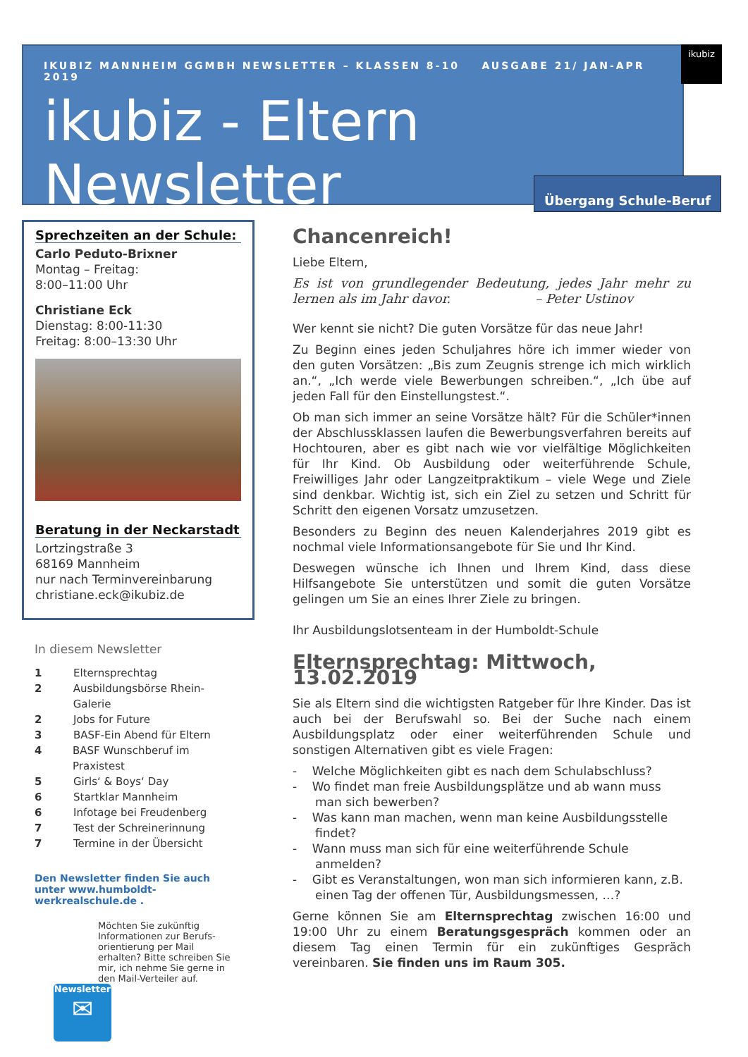IKUBIZ MANNHEIM GGMBH NEWSLETTER – KLASSEN 8-10 AUSGABE 21/ JAN-APR 2019
ikubiz - Eltern Newsletter
ikubiz
Übergang Schule-Beruf
Sprechzeiten an der Schule:
Carlo Peduto-Brixner
Montag – Freitag:
8:00–11:00 Uhr
Christiane Eck
Dienstag: 8:00-11:30
Freitag: 8:00–13:30 Uhr
Beratung in der Neckarstadt
Lortzingstraße 3
68169 Mannheim
nur nach Terminvereinbarung
christiane.eck@ikubiz.de
In diesem Newsletter
1 Elternsprechtag
2 Ausbildungsbörse Rhein-Galerie
2 Jobs for Future
3 BASF-Ein Abend für Eltern
4 BASF Wunschberuf im Praxistest
5 Girls‘ & Boys‘ Day
6 Startklar Mannheim
6 Infotage bei Freudenberg
7 Test der Schreinerinnung
7 Termine in der Übersicht
Den Newsletter finden Sie auch unter www.humboldt-werkrealschule.de .
Möchten Sie zukünftig Informationen zur Berufs-orientierung per Mail erhalten? Bitte schreiben Sie mir, ich nehme Sie gerne in den Mail-Verteiler auf.
Newsletter
✉
Chancenreich!
Liebe Eltern,
Es ist von grundlegender Bedeutung, jedes Jahr mehr zu lernen als im Jahr davor. – Peter Ustinov
Wer kennt sie nicht? Die guten Vorsätze für das neue Jahr!
Zu Beginn eines jeden Schuljahres höre ich immer wieder von den guten Vorsätzen: „Bis zum Zeugnis strenge ich mich wirklich an.“, „Ich werde viele Bewerbungen schreiben.“, „Ich übe auf jeden Fall für den Einstellungstest.“.
Ob man sich immer an seine Vorsätze hält? Für die Schüler*innen der Abschlussklassen laufen die Bewerbungsverfahren bereits auf Hochtouren, aber es gibt nach wie vor vielfältige Möglichkeiten für Ihr Kind. Ob Ausbildung oder weiterführende Schule, Freiwilliges Jahr oder Langzeitpraktikum – viele Wege und Ziele sind denkbar. Wichtig ist, sich ein Ziel zu setzen und Schritt für Schritt den eigenen Vorsatz umzusetzen.
Besonders zu Beginn des neuen Kalenderjahres 2019 gibt es nochmal viele Informationsangebote für Sie und Ihr Kind.
Deswegen wünsche ich Ihnen und Ihrem Kind, dass diese Hilfsangebote Sie unterstützen und somit die guten Vorsätze gelingen um Sie an eines Ihrer Ziele zu bringen.
Ihr Ausbildungslotsenteam in der Humboldt-Schule
Elternsprechtag: Mittwoch, 13.02.2019
Sie als Eltern sind die wichtigsten Ratgeber für Ihre Kinder. Das ist auch bei der Berufswahl so. Bei der Suche nach einem Ausbildungsplatz oder einer weiterführenden Schule und sonstigen Alternativen gibt es viele Fragen:
- Welche Möglichkeiten gibt es nach dem Schulabschluss?
- Wo findet man freie Ausbildungsplätze und ab wann muss man sich bewerben?
- Was kann man machen, wenn man keine Ausbildungsstelle findet?
- Wann muss man sich für eine weiterführende Schule anmelden?
- Gibt es Veranstaltungen, won man sich informieren kann, z.B. einen Tag der offenen Tür, Ausbildungsmessen, …?
Gerne können Sie am Elternsprechtag zwischen 16:00 und 19:00 Uhr zu einem Beratungsgespräch kommen oder an diesem Tag einen Termin für ein zukünftiges Gespräch vereinbaren. Sie finden uns im Raum 305.